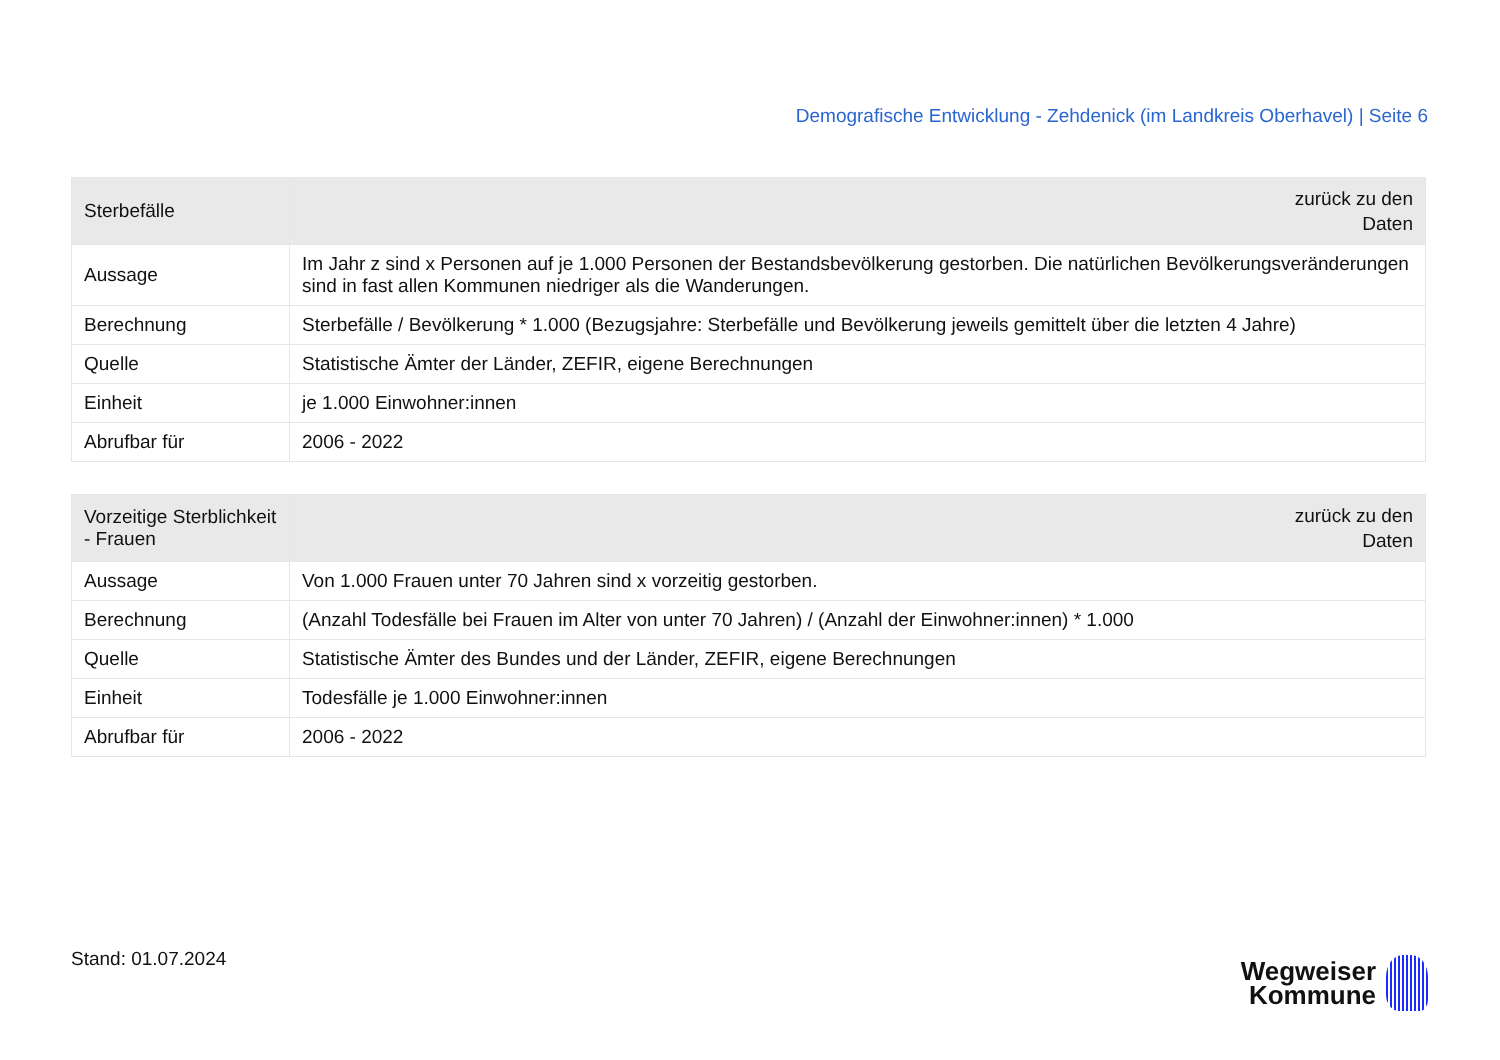Demografische Entwicklung - Zehdenick (im Landkreis Oberhavel) | Seite 6
| Sterbefälle | zurück zu den Daten |
| --- | --- |
| Aussage | Im Jahr z sind x Personen auf je 1.000 Personen der Bestandsbevölkerung gestorben. Die natürlichen Bevölkerungsveränderungen sind in fast allen Kommunen niedriger als die Wanderungen. |
| Berechnung | Sterbefälle / Bevölkerung * 1.000 (Bezugsjahre: Sterbefälle und Bevölkerung jeweils gemittelt über die letzten 4 Jahre) |
| Quelle | Statistische Ämter der Länder, ZEFIR, eigene Berechnungen |
| Einheit | je 1.000 Einwohner:innen |
| Abrufbar für | 2006 - 2022 |
| Vorzeitige Sterblichkeit - Frauen | zurück zu den Daten |
| --- | --- |
| Aussage | Von 1.000 Frauen unter 70 Jahren sind x vorzeitig gestorben. |
| Berechnung | (Anzahl Todesfälle bei Frauen im Alter von unter 70 Jahren) / (Anzahl der Einwohner:innen) * 1.000 |
| Quelle | Statistische Ämter des Bundes und der Länder, ZEFIR, eigene Berechnungen |
| Einheit | Todesfälle je 1.000 Einwohner:innen |
| Abrufbar für | 2006 - 2022 |
Stand: 01.07.2024
Wegweiser
Kommune